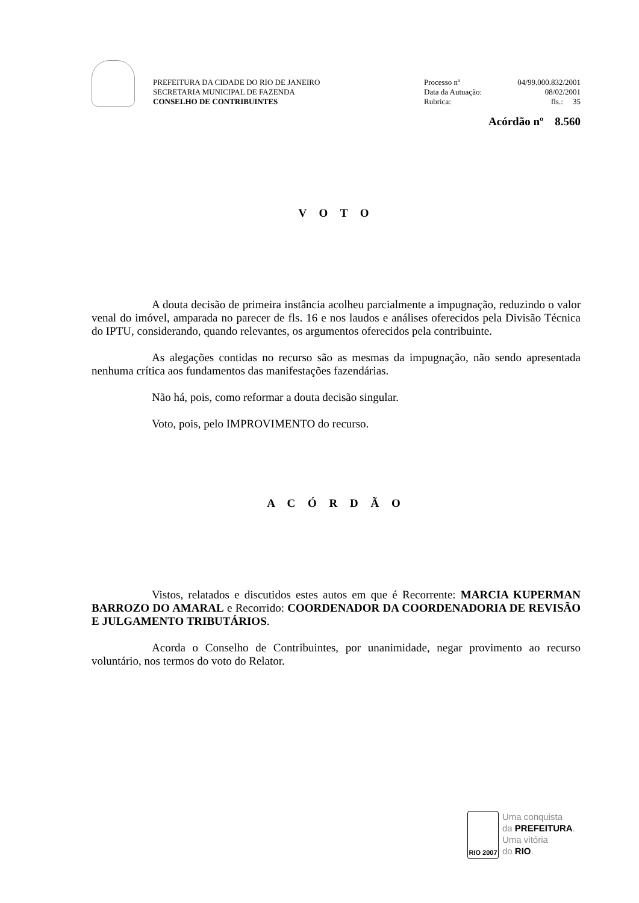PREFEITURA DA CIDADE DO RIO DE JANEIRO
SECRETARIA MUNICIPAL DE FAZENDA
CONSELHO DE CONTRIBUINTES
Processo nº 04/99.000.832/2001
Data da Autuação: 08/02/2001
Rubrica: fls.: 35
Acórdão nº 8.560
V O T O
A douta decisão de primeira instância acolheu parcialmente a impugnação, reduzindo o valor venal do imóvel, amparada no parecer de fls. 16 e nos laudos e análises oferecidos pela Divisão Técnica do IPTU, considerando, quando relevantes, os argumentos oferecidos pela contribuinte.
As alegações contidas no recurso são as mesmas da impugnação, não sendo apresentada nenhuma crítica aos fundamentos das manifestações fazendárias.
Não há, pois, como reformar a douta decisão singular.
Voto, pois, pelo IMPROVIMENTO do recurso.
A C Ó R D Ã O
Vistos, relatados e discutidos estes autos em que é Recorrente: MARCIA KUPERMAN BARROZO DO AMARAL e Recorrido: COORDENADOR DA COORDENADORIA DE REVISÃO E JULGAMENTO TRIBUTÁRIOS.
Acorda o Conselho de Contribuintes, por unanimidade, negar provimento ao recurso voluntário, nos termos do voto do Relator.
RIO 2007
Uma conquista
da PREFEITURA.
Uma vitória
do RIO.